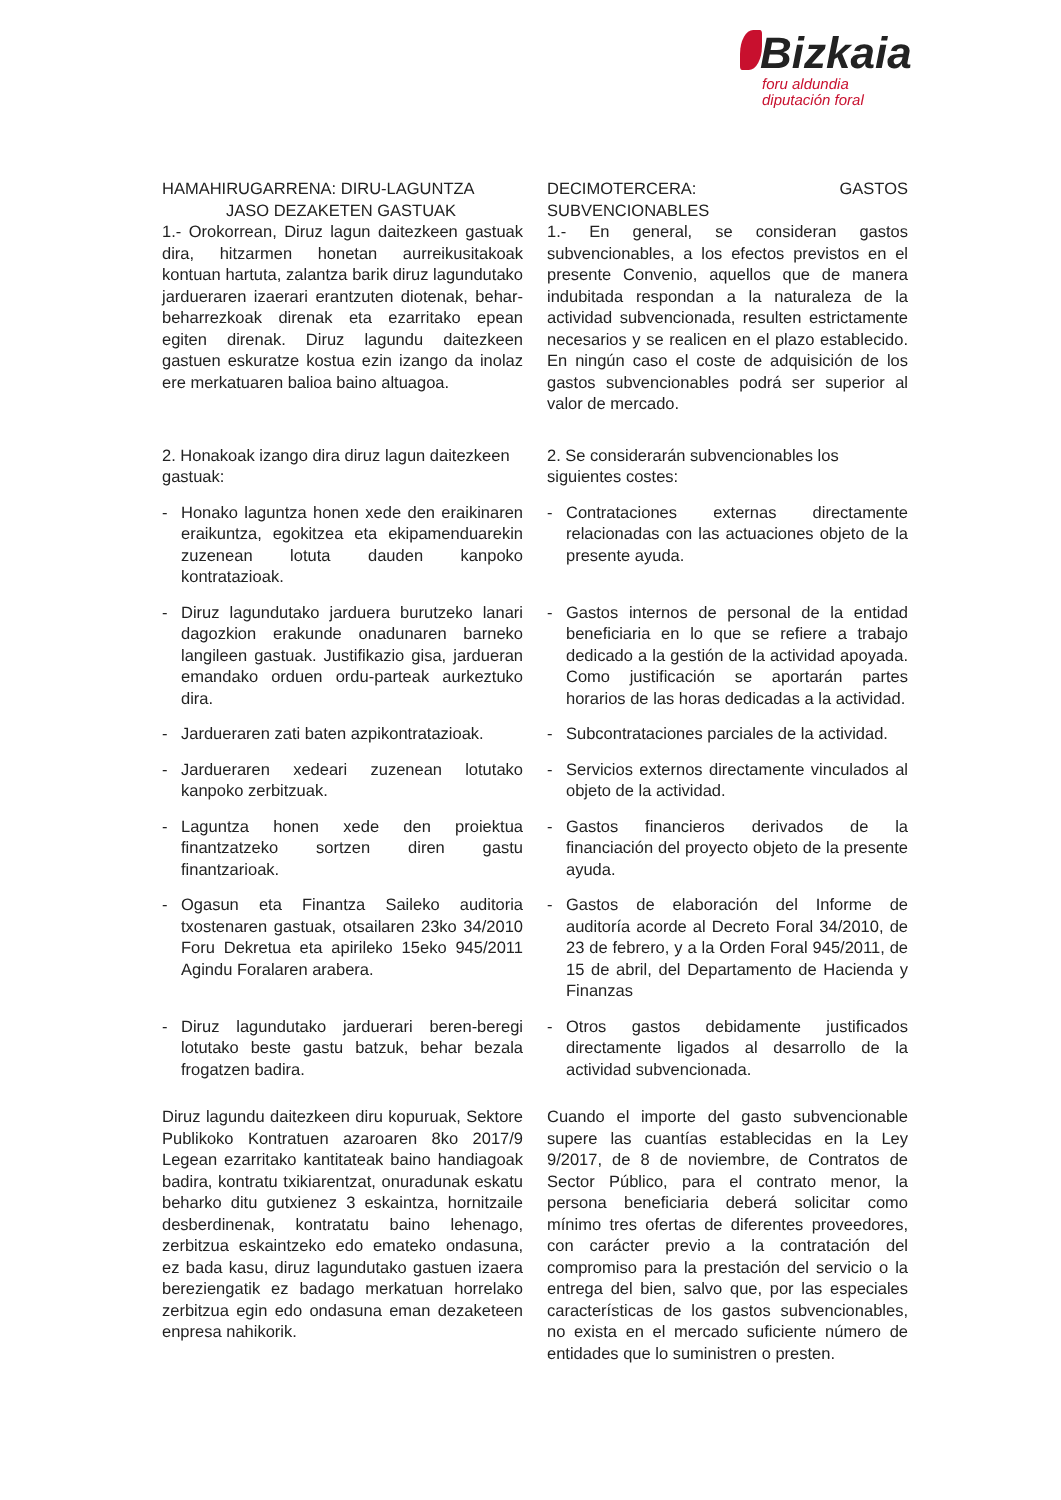Bizkaia
foru aldundia
diputación foral
HAMAHIRUGARRENA: DIRU-LAGUNTZA
JASO DEZAKETEN GASTUAK
1.- Orokorrean, Diruz lagun daitezkeen gastuak dira, hitzarmen honetan aurreikusitakoak kontuan hartuta, zalantza barik diruz lagundutako jardueraren izaerari erantzuten diotenak, behar-beharrezkoak direnak eta ezarritako epean egiten direnak. Diruz lagundu daitezkeen gastuen eskuratze kostua ezin izango da inolaz ere merkatuaren balioa baino altuagoa.
DECIMOTERCERA: GASTOS SUBVENCIONABLES
1.- En general, se consideran gastos subvencionables, a los efectos previstos en el presente Convenio, aquellos que de manera indubitada respondan a la naturaleza de la actividad subvencionada, resulten estrictamente necesarios y se realicen en el plazo establecido. En ningún caso el coste de adquisición de los gastos subvencionables podrá ser superior al valor de mercado.
2. Honakoak izango dira diruz lagun daitezkeen gastuak:
2. Se considerarán subvencionables los siguientes costes:
- Honako laguntza honen xede den eraikinaren eraikuntza, egokitzea eta ekipamenduarekin zuzenean lotuta dauden kanpoko kontratazioak.
- Contrataciones externas directamente relacionadas con las actuaciones objeto de la presente ayuda.
- Diruz lagundutako jarduera burutzeko lanari dagozkion erakunde onadunaren barneko langileen gastuak. Justifikazio gisa, jardueran emandako orduen ordu-parteak aurkeztuko dira.
- Gastos internos de personal de la entidad beneficiaria en lo que se refiere a trabajo dedicado a la gestión de la actividad apoyada. Como justificación se aportarán partes horarios de las horas dedicadas a la actividad.
- Jardueraren zati baten azpikontratazioak.
- Subcontrataciones parciales de la actividad.
- Jardueraren xedeari zuzenean lotutako kanpoko zerbitzuak.
- Servicios externos directamente vinculados al objeto de la actividad.
- Laguntza honen xede den proiektua finantzatzeko sortzen diren gastu finantzarioak.
- Gastos financieros derivados de la financiación del proyecto objeto de la presente ayuda.
- Ogasun eta Finantza Saileko auditoria txostenaren gastuak, otsailaren 23ko 34/2010 Foru Dekretua eta apirileko 15eko 945/2011 Agindu Foralaren arabera.
- Gastos de elaboración del Informe de auditoría acorde al Decreto Foral 34/2010, de 23 de febrero, y a la Orden Foral 945/2011, de 15 de abril, del Departamento de Hacienda y Finanzas
- Diruz lagundutako jarduerari beren-beregi lotutako beste gastu batzuk, behar bezala frogatzen badira.
- Otros gastos debidamente justificados directamente ligados al desarrollo de la actividad subvencionada.
Diruz lagundu daitezkeen diru kopuruak, Sektore Publikoko Kontratuen azaroaren 8ko 2017/9 Legean ezarritako kantitateak baino handiagoak badira, kontratu txikiarentzat, onuradunak eskatu beharko ditu gutxienez 3 eskaintza, hornitzaile desberdinenak, kontratatu baino lehenago, zerbitzua eskaintzeko edo emateko ondasuna, ez bada kasu, diruz lagundutako gastuen izaera bereziengatik ez badago merkatuan horrelako zerbitzua egin edo ondasuna eman dezaketeen enpresa nahikorik.
Cuando el importe del gasto subvencionable supere las cuantías establecidas en la Ley 9/2017, de 8 de noviembre, de Contratos de Sector Público, para el contrato menor, la persona beneficiaria deberá solicitar como mínimo tres ofertas de diferentes proveedores, con carácter previo a la contratación del compromiso para la prestación del servicio o la entrega del bien, salvo que, por las especiales características de los gastos subvencionables, no exista en el mercado suficiente número de entidades que lo suministren o presten.